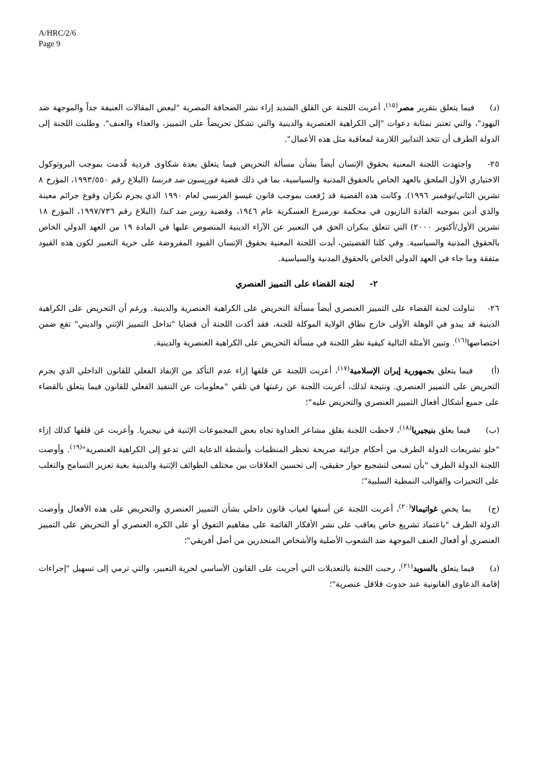A/HRC/2/6
Page 9
(د) فيما يتعلق بتقرير مصر<sup>(١٥)</sup>، أعربت اللجنة عن القلق الشديد إزاء نشر الصحافة المصرية "لبعض المقالات العنيفة جداً والموجهة ضد اليهود"، والتي تعتبر بمثابة دعوات "إلى الكراهية العنصرية والدينية والتي تشكل تحريضاً على التمييز، والعداء والعنف". وطلبت اللجنة إلى الدولة الطرف أن تتخذ التدابير اللازمة لمعاقبة مثل هذه الأعمال".
٢٥- واجتهدت اللجنة المعنية بحقوق الإنسان أيضاً بشأن مسألة التحريض فيما يتعلق بعدة شكاوى فردية قُدمت بموجب البروتوكول الاختياري الأول الملحق بالعهد الخاص بالحقوق المدنية والسياسية، بما في ذلك قضية فوريسون ضد فرنسا (البلاغ رقم ١٩٩٣/٥٥٠، المؤرخ ٨ تشرين الثاني/نوفمبر ١٩٩٦). وكانت هذه القضية قد رُفعت بموجب قانون غيسو الفرنسي لعام ١٩٩٠ الذي يجرم نكران وقوع جرائم معينة والذي أدين بموجبه القادة النازيون في محكمة نورمبرغ العسكرية عام ١٩٤٦، وقضية روس ضد كندا (البلاغ رقم ١٩٩٧/٧٣٦، المؤرخ ١٨ تشرين الأول/أكتوبر ٢٠٠٠) التي تتعلق بنكران الحق في التعبير عن الآراء الدينية المنصوص عليها في المادة ١٩ من العهد الدولي الخاص بالحقوق المدنية والسياسية. وفي كلتا القضيتين، أيدت اللجنة المعنية بحقوق الإنسان القيود المفروضة على حرية التعبير لكون هذه القيود متفقة وما جاء في العهد الدولي الخاص بالحقوق المدنية والسياسية.
٢- لجنة القضاء على التمييز العنصري
٢٦- تناولت لجنة القضاء على التمييز العنصري أيضاً مسألة التحريض على الكراهية العنصرية والدينية. ورغم أن التحريض على الكراهية الدينية قد يبدو في الوهلة الأولى خارج نطاق الولاية الموكلة للجنة، فقد أكدت اللجنة أن قضايا "تداخل التمييز الإثني والديني" تقع ضمن اختصاصها<sup>(١٦)</sup>. وتبين الأمثلة التالية كيفية نظر اللجنة في مسألة التحريض على الكراهية العنصرية والدينية.
(أ) فيما يتعلق بجمهورية إيران الإسلامية<sup>(١٧)</sup>، أعربت اللجنة عن قلقها إزاء عدم التأكد من الإنفاذ الفعلي للقانون الداخلي الذي يجرم التحريض على التمييز العنصري. ونتيجة لذلك، أعربت اللجنة عن رغبتها في تلقي "معلومات عن التنفيذ الفعلي للقانون فيما يتعلق بالقضاء على جميع أشكال أفعال التمييز العنصري والتحريض عليه"؛
(ب) فيما يعلق بنيجيريا<sup>(١٨)</sup>، لاحظت اللجنة بقلق مشاعر العداوة تجاه بعض المجموعات الإثنية في نيجيريا. وأعربت عن قلقها كذلك إزاء "خلو تشريعات الدولة الطرف من أحكام جزائية صريحة تحظر المنظمات وأنشطة الدعاية التي تدعو إلى الكراهية العنصرية"<sup>(١٩)</sup>. وأوصت اللجنة الدولة الطرف "بأن تسعى لتشجيع حوار حقيقي، إلى تحسين العلاقات بين مختلف الطوائف الإثنية والدينية بغية تعزيز التسامح والتغلب على التحيزات والقوالب النمطية السلبية"؛
(ج) بما يخص غواتيمالا<sup>(٢٠)</sup>، أعربت اللجنة عن أسفها لغياب قانون داخلي بشأن التمييز العنصري والتحريض على هذه الأفعال وأوصت الدولة الطرف "باعتماد تشريع خاص يعاقب على نشر الأفكار القائمة على مفاهيم التفوق أو على الكره العنصري أو التحريض على التمييز العنصري أو أفعال العنف الموجهة ضد الشعوب الأصلية والأشخاص المنحدرين من أصل أفريقي"؛
(د) فيما يتعلق بالسويد<sup>(٢١)</sup>، رحبت اللجنة بالتعديلات التي أجريت على القانون الأساسي لحرية التعبير، والتي ترمي إلى تسهيل "إجراءات إقامة الدعاوى القانونية عند حدوث قلاقل عنصرية"؛